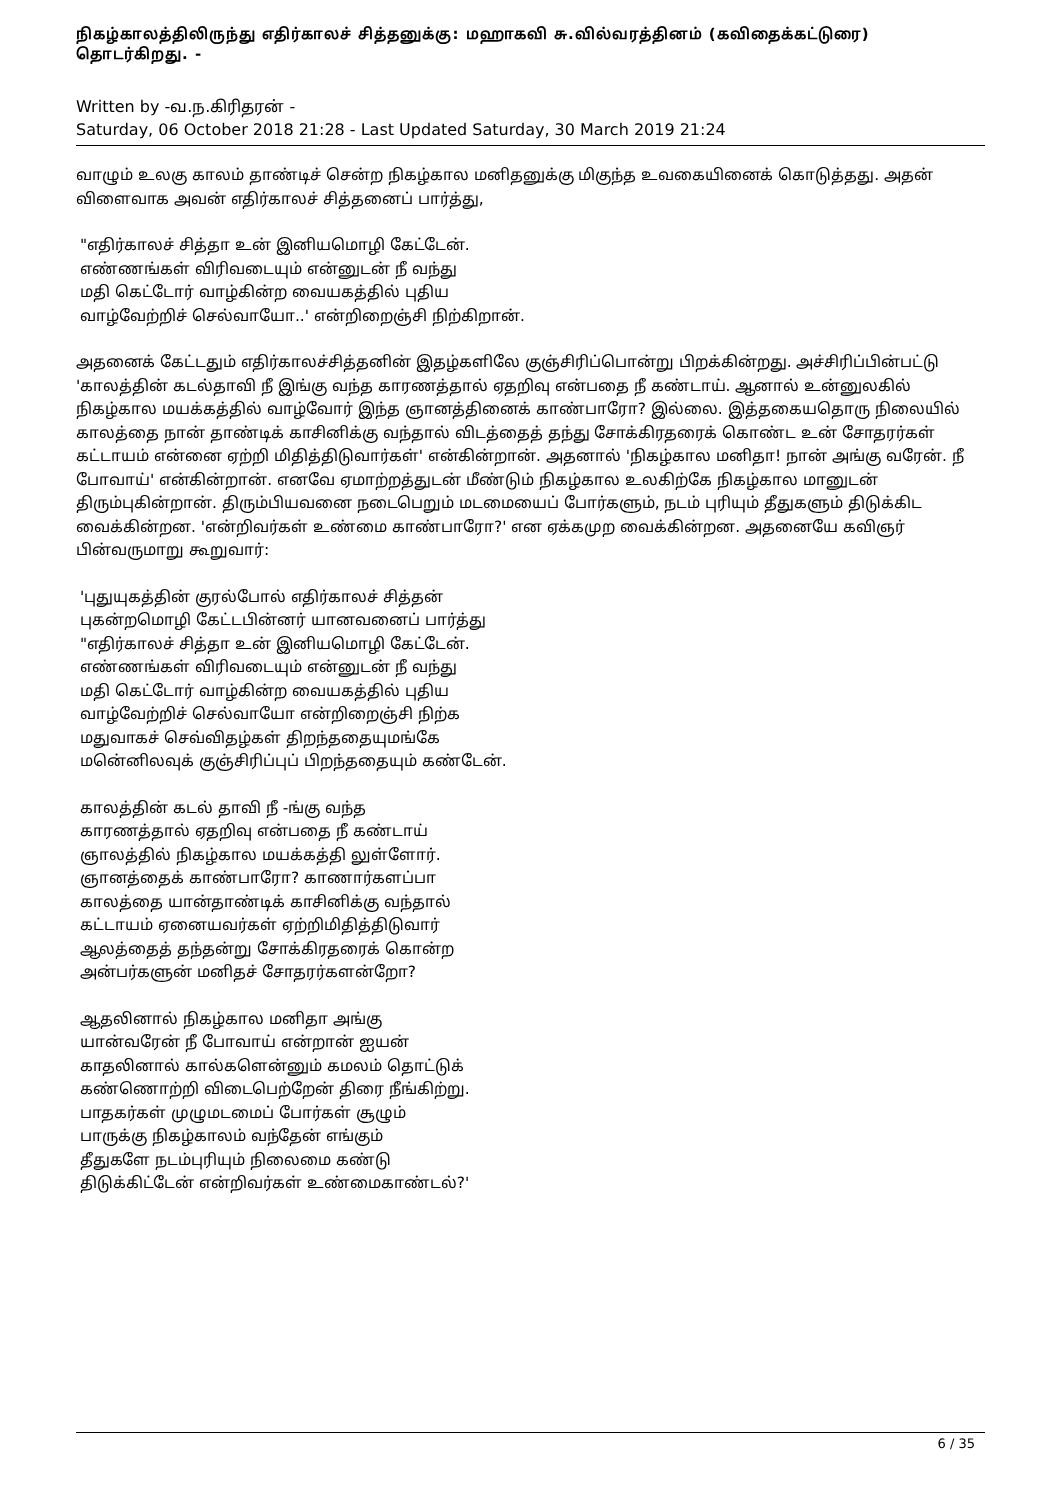நிகழ்காலத்திலிருந்து எதிர்காலச் சித்தனுக்கு: மஹாகவி சு.வில்வரத்தினம் (கவிதைக்கட்டுரை) தொடர்கிறது. -
Written by -வ.ந.கிரிதரன் -
Saturday, 06 October 2018 21:28 - Last Updated Saturday, 30 March 2019 21:24
வாழும் உலகு காலம் தாண்டிச் சென்ற நிகழ்கால மனிதனுக்கு மிகுந்த உவகையினைக் கொடுத்தது. அதன் விளைவாக அவன் எதிர்காலச் சித்தனைப் பார்த்து,
"எதிர்காலச் சித்தா உன் இனியமொழி கேட்டேன்.
எண்ணங்கள் விரிவடையும் என்னுடன் நீ வந்து
மதி கெட்டோர் வாழ்கின்ற வையகத்தில் புதிய
வாழ்வேற்றிச் செல்வாயோ..' என்றிறைஞ்சி நிற்கிறான்.
அதனைக் கேட்டதும் எதிர்காலச்சித்தனின் இதழ்களிலே குஞ்சிரிப்பொன்று பிறக்கின்றது. அச்சிரிப்பின்பட்டு 'காலத்தின் கடல்தாவி நீ இங்கு வந்த காரணத்தால் ஏதறிவு என்பதை நீ கண்டாய். ஆனால் உன்னுலகில் நிகழ்கால மயக்கத்தில் வாழ்வோர் இந்த ஞானத்தினைக் காண்பாரோ? இல்லை. இத்தகையதொரு நிலையில் காலத்தை நான் தாண்டிக் காசினிக்கு வந்தால் விடத்தைத் தந்து சோக்கிரதரைக் கொண்ட உன் சோதரர்கள் கட்டாயம் என்னை ஏற்றி மிதித்திடுவார்கள்' என்கின்றான். அதனால் 'நிகழ்கால மனிதா! நான் அங்கு வரேன். நீ போவாய்' என்கின்றான். எனவே ஏமாற்றத்துடன் மீண்டும் நிகழ்கால உலகிற்கே நிகழ்கால மானுடன் திரும்புகின்றான். திரும்பியவனை நடைபெறும் மடமையைப் போர்களும், நடம் புரியும் தீதுகளும் திடுக்கிட வைக்கின்றன. 'என்றிவர்கள் உண்மை காண்பாரோ?' என ஏக்கமுற வைக்கின்றன. அதனையே கவிஞர் பின்வருமாறு கூறுவார்:
'புதுயுகத்தின் குரல்போல் எதிர்காலச் சித்தன்
புகன்றமொழி கேட்டபின்னர் யானவனைப் பார்த்து
"எதிர்காலச் சித்தா உன் இனியமொழி கேட்டேன்.
எண்ணங்கள் விரிவடையும் என்னுடன் நீ வந்து
மதி கெட்டோர் வாழ்கின்ற வையகத்தில் புதிய
வாழ்வேற்றிச் செல்வாயோ என்றிறைஞ்சி நிற்க
மதுவாகச் செவ்விதழ்கள் திறந்ததையுமங்கே
மனெ்னிலவுக் குஞ்சிரிப்புப் பிறந்ததையும் கண்டேன்.
காலத்தின் கடல் தாவி நீ -ங்கு வந்த
காரணத்தால் ஏதறிவு என்பதை நீ கண்டாய்
ஞாலத்தில் நிகழ்கால மயக்கத்தி லுள்ளோர்.
ஞானத்தைக் காண்பாரோ? காணார்களப்பா
காலத்தை யான்தாண்டிக் காசினிக்கு வந்தால்
கட்டாயம் ஏனையவர்கள் ஏற்றிமிதித்திடுவார்
ஆலத்தைத் தந்தன்று சோக்கிரதரைக் கொன்ற
அன்பர்களுன் மனிதச் சோதரர்களன்றோ?
ஆதலினால் நிகழ்கால மனிதா அங்கு
யான்வரேன் நீ போவாய் என்றான் ஐயன்
காதலினால் கால்களென்னும் கமலம் தொட்டுக்
கண்ணொற்றி விடைபெற்றேன் திரை நீங்கிற்று.
பாதகர்கள் முழுமடமைப் போர்கள் சூழும்
பாருக்கு நிகழ்காலம் வந்தேன் எங்கும்
தீதுகளே நடம்புரியும் நிலைமை கண்டு
திடுக்கிட்டேன் என்றிவர்கள் உண்மைகாண்டல்?'
6 / 35